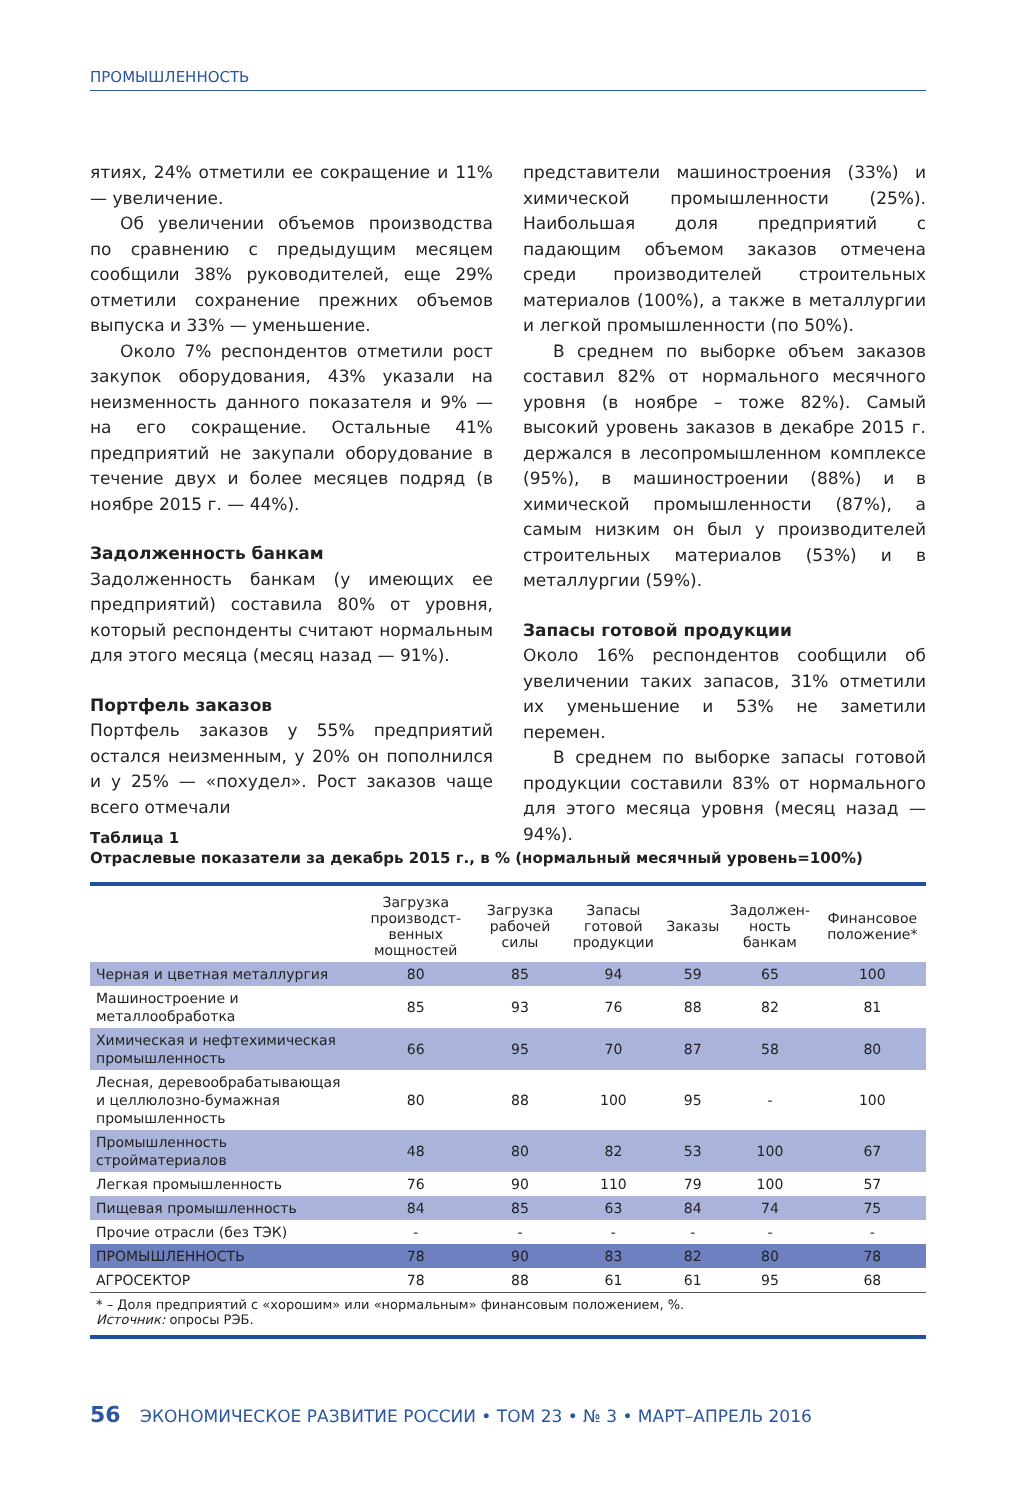ПРОМЫШЛЕННОСТЬ
ятиях, 24% отметили ее сокращение и 11% — увеличение.
Об увеличении объемов производства по сравнению с предыдущим месяцем сообщили 38% руководителей, еще 29% отметили сохранение прежних объемов выпуска и 33% — уменьшение.
Около 7% респондентов отметили рост закупок оборудования, 43% указали на неизменность данного показателя и 9% — на его сокращение. Остальные 41% предприятий не закупали оборудование в течение двух и более месяцев подряд (в ноябре 2015 г. — 44%).
Задолженность банкам
Задолженность банкам (у имеющих ее предприятий) составила 80% от уровня, который респонденты считают нормальным для этого месяца (месяц назад — 91%).
Портфель заказов
Портфель заказов у 55% предприятий остался неизменным, у 20% он пополнился и у 25% — «похудел». Рост заказов чаще всего отмечали
представители машиностроения (33%) и химической промышленности (25%). Наибольшая доля предприятий с падающим объемом заказов отмечена среди производителей строительных материалов (100%), а также в металлургии и легкой промышленности (по 50%).
В среднем по выборке объем заказов составил 82% от нормального месячного уровня (в ноябре – тоже 82%). Самый высокий уровень заказов в декабре 2015 г. держался в лесопромышленном комплексе (95%), в машиностроении (88%) и в химической промышленности (87%), а самым низким он был у производителей строительных материалов (53%) и в металлургии (59%).
Запасы готовой продукции
Около 16% респондентов сообщили об увеличении таких запасов, 31% отметили их уменьшение и 53% не заметили перемен.
В среднем по выборке запасы готовой продукции составили 83% от нормального для этого месяца уровня (месяц назад — 94%).
Таблица 1
Отраслевые показатели за декабрь 2015 г., в % (нормальный месячный уровень=100%)
| | Загрузка производст­венных мощностей | Загрузка рабочей силы | Запасы готовой продукции | Заказы | Задолжен­ность банкам | Финансовое положение* |
| --- | --- | --- | --- | --- | --- | --- |
| Черная и цветная металлургия | 80 | 85 | 94 | 59 | 65 | 100 |
| Машиностроение и металлообработка | 85 | 93 | 76 | 88 | 82 | 81 |
| Химическая и нефтехимическая промышленность | 66 | 95 | 70 | 87 | 58 | 80 |
| Лесная, деревообрабатывающая и целлюлозно-бумажная промышленность | 80 | 88 | 100 | 95 | - | 100 |
| Промышленность стройматериалов | 48 | 80 | 82 | 53 | 100 | 67 |
| Легкая промышленность | 76 | 90 | 110 | 79 | 100 | 57 |
| Пищевая промышленность | 84 | 85 | 63 | 84 | 74 | 75 |
| Прочие отрасли (без ТЭК) | - | - | - | - | - | - |
| ПРОМЫШЛЕННОСТЬ | 78 | 90 | 83 | 82 | 80 | 78 |
| АГРОСЕКТОР | 78 | 88 | 61 | 61 | 95 | 68 |
* – Доля предприятий с «хорошим» или «нормальным» финансовым положением, %.
Источник: опросы РЭБ.
56 ЭКОНОМИЧЕСКОЕ РАЗВИТИЕ РОССИИ • ТОМ 23 • № 3 • МАРТ–АПРЕЛЬ 2016